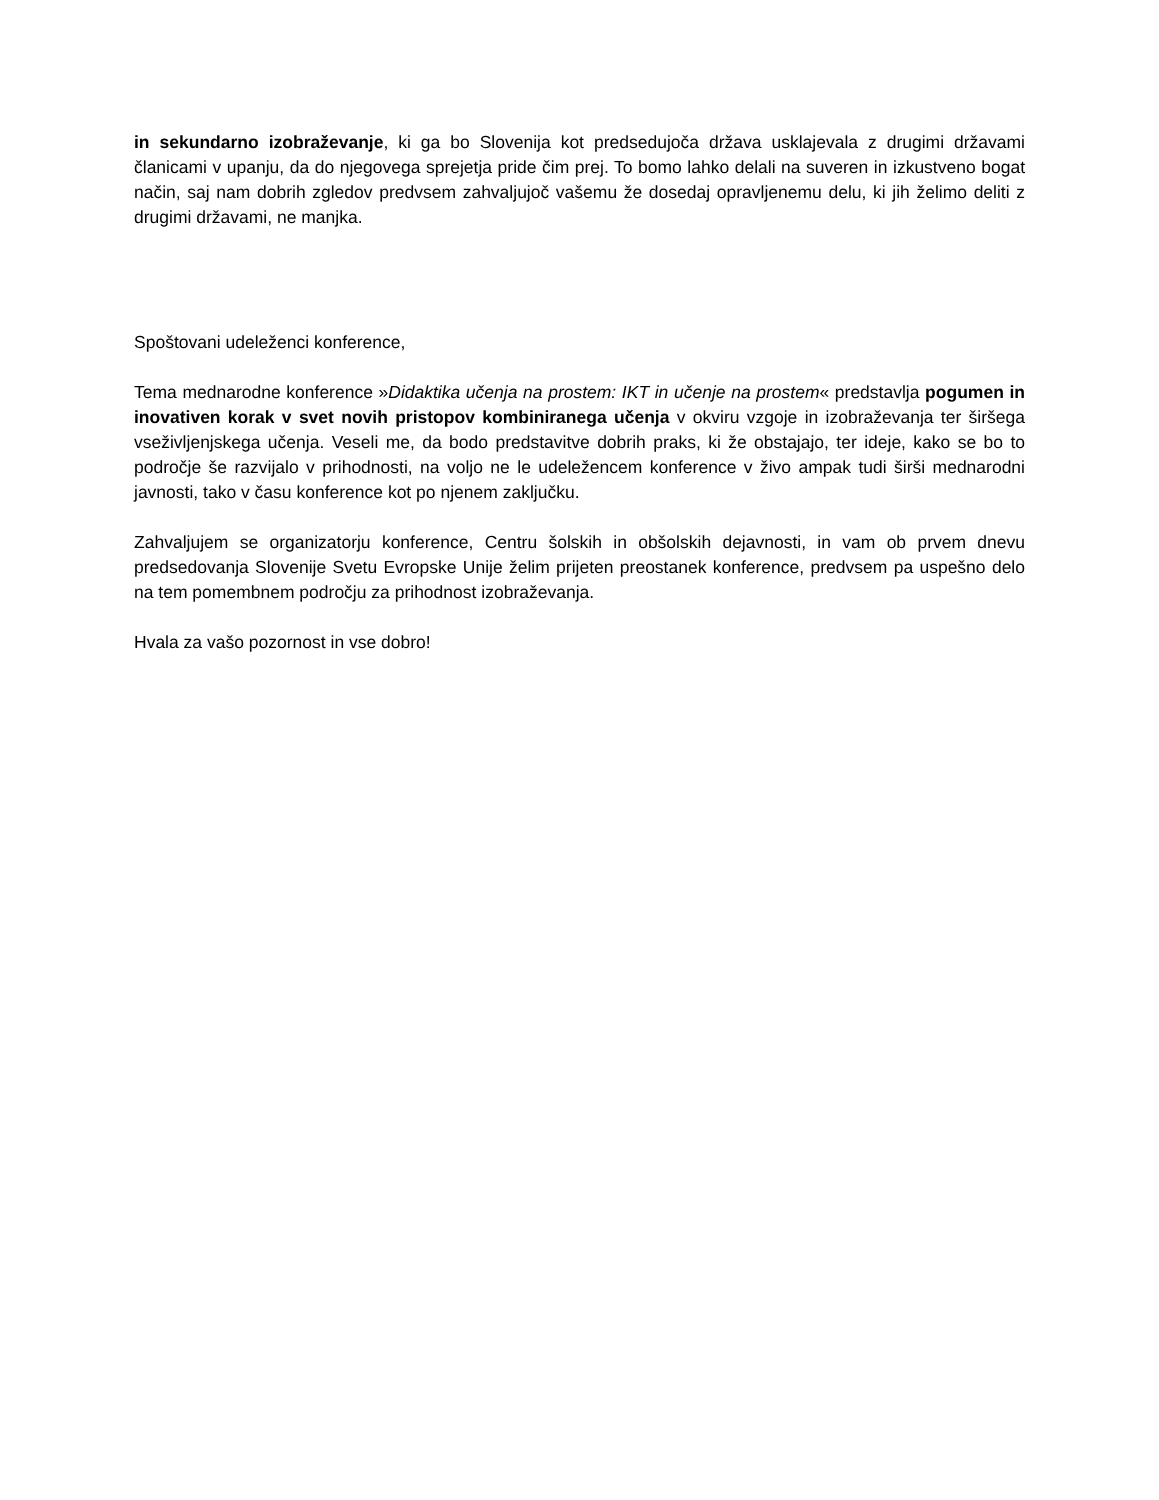in sekundarno izobraževanje, ki ga bo Slovenija kot predsedujoča država usklajevala z drugimi državami članicami v upanju, da do njegovega sprejetja pride čim prej. To bomo lahko delali na suveren in izkustveno bogat način, saj nam dobrih zgledov predvsem zahvaljujoč vašemu že dosedaj opravljenemu delu, ki jih želimo deliti z drugimi državami, ne manjka.
Spoštovani udeleženci konference,
Tema mednarodne konference »Didaktika učenja na prostem: IKT in učenje na prostem« predstavlja pogumen in inovativen korak v svet novih pristopov kombiniranega učenja v okviru vzgoje in izobraževanja ter širšega vseživljenjskega učenja. Veseli me, da bodo predstavitve dobrih praks, ki že obstajajo, ter ideje, kako se bo to področje še razvijalo v prihodnosti, na voljo ne le udeležencem konference v živo ampak tudi širši mednarodni javnosti, tako v času konference kot po njenem zaključku.
Zahvaljujem se organizatorju konference, Centru šolskih in obšolskih dejavnosti, in vam ob prvem dnevu predsedovanja Slovenije Svetu Evropske Unije želim prijeten preostanek konference, predvsem pa uspešno delo na tem pomembnem področju za prihodnost izobraževanja.
Hvala za vašo pozornost in vse dobro!